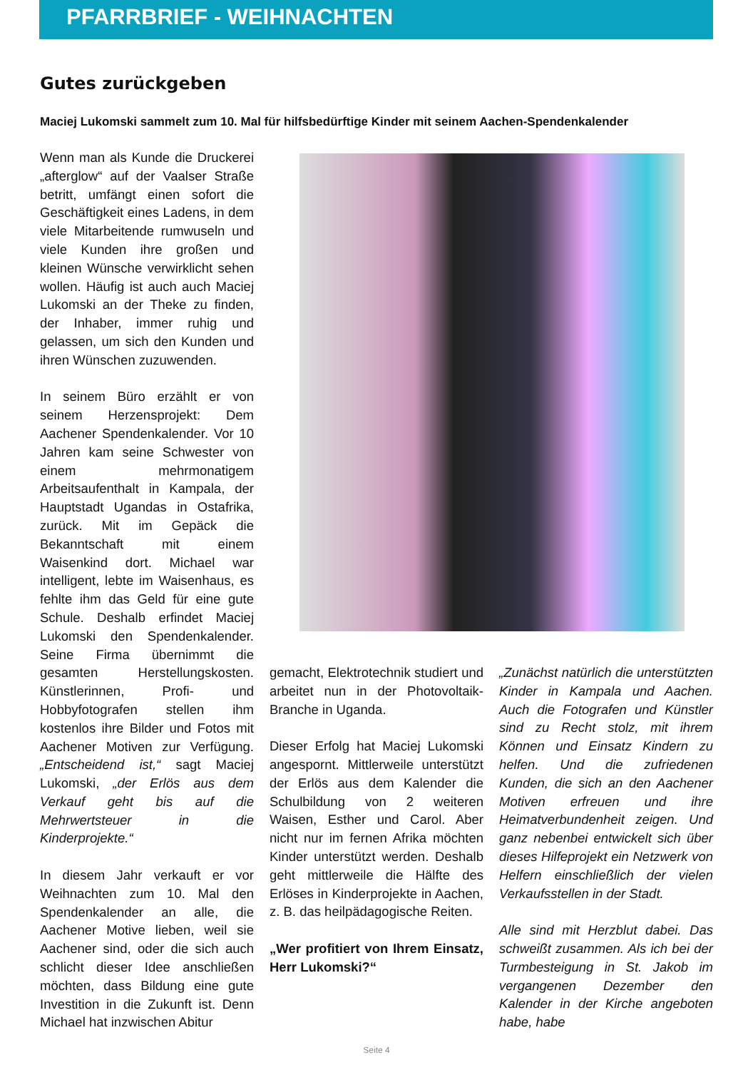PFARRBRIEF - WEIHNACHTEN
Gutes zurückgeben
Maciej Lukomski sammelt zum 10. Mal für hilfsbedürftige Kinder mit seinem Aachen-Spendenkalender
Wenn man als Kunde die Druckerei „afterglow“ auf der Vaalser Straße betritt, umfängt einen sofort die Geschäftigkeit eines Ladens, in dem viele Mitarbeitende rumwuseln und viele Kunden ihre großen und kleinen Wünsche verwirklicht sehen wollen. Häufig ist auch auch Maciej Lukomski an der Theke zu finden, der Inhaber, immer ruhig und gelassen, um sich den Kunden und ihren Wünschen zuzuwenden.
In seinem Büro erzählt er von seinem Herzensprojekt: Dem Aachener Spendenkalender. Vor 10 Jahren kam seine Schwester von einem mehrmonatigem Arbeitsaufenthalt in Kampala, der Hauptstadt Ugandas in Ostafrika, zurück. Mit im Gepäck die Bekanntschaft mit einem Waisenkind dort. Michael war intelligent, lebte im Waisenhaus, es fehlte ihm das Geld für eine gute Schule. Deshalb erfindet Maciej Lukomski den Spendenkalender. Seine Firma übernimmt die gesamten Herstellungskosten. Künstlerinnen, Profi- und Hobbyfotografen stellen ihm kostenlos ihre Bilder und Fotos mit Aachener Motiven zur Verfügung. „Entscheidend ist,“ sagt Maciej Lukomski, „der Erlös aus dem Verkauf geht bis auf die Mehrwertsteuer in die Kinderprojekte.“
In diesem Jahr verkauft er vor Weihnachten zum 10. Mal den Spendenkalender an alle, die Aachener Motive lieben, weil sie Aachener sind, oder die sich auch schlicht dieser Idee anschließen möchten, dass Bildung eine gute Investition in die Zukunft ist. Denn Michael hat inzwischen Abitur
gemacht, Elektrotechnik studiert und arbeitet nun in der Photovoltaik-Branche in Uganda.
Dieser Erfolg hat Maciej Lukomski angespornt. Mittlerweile unterstützt der Erlös aus dem Kalender die Schulbildung von 2 weiteren Waisen, Esther und Carol. Aber nicht nur im fernen Afrika möchten Kinder unterstützt werden. Deshalb geht mittlerweile die Hälfte des Erlöses in Kinderprojekte in Aachen, z. B. das heilpädagogische Reiten.
„Wer profitiert von Ihrem Einsatz, Herr Lukomski?“
„Zunächst natürlich die unterstützten Kinder in Kampala und Aachen. Auch die Fotografen und Künstler sind zu Recht stolz, mit ihrem Können und Einsatz Kindern zu helfen. Und die zufriedenen Kunden, die sich an den Aachener Motiven erfreuen und ihre Heimatverbundenheit zeigen. Und ganz nebenbei entwickelt sich über dieses Hilfeprojekt ein Netzwerk von Helfern einschließlich der vielen Verkaufsstellen in der Stadt.
Alle sind mit Herzblut dabei. Das schweißt zusammen. Als ich bei der Turmbesteigung in St. Jakob im vergangenen Dezember den Kalender in der Kirche angeboten habe, habe
Seite 4